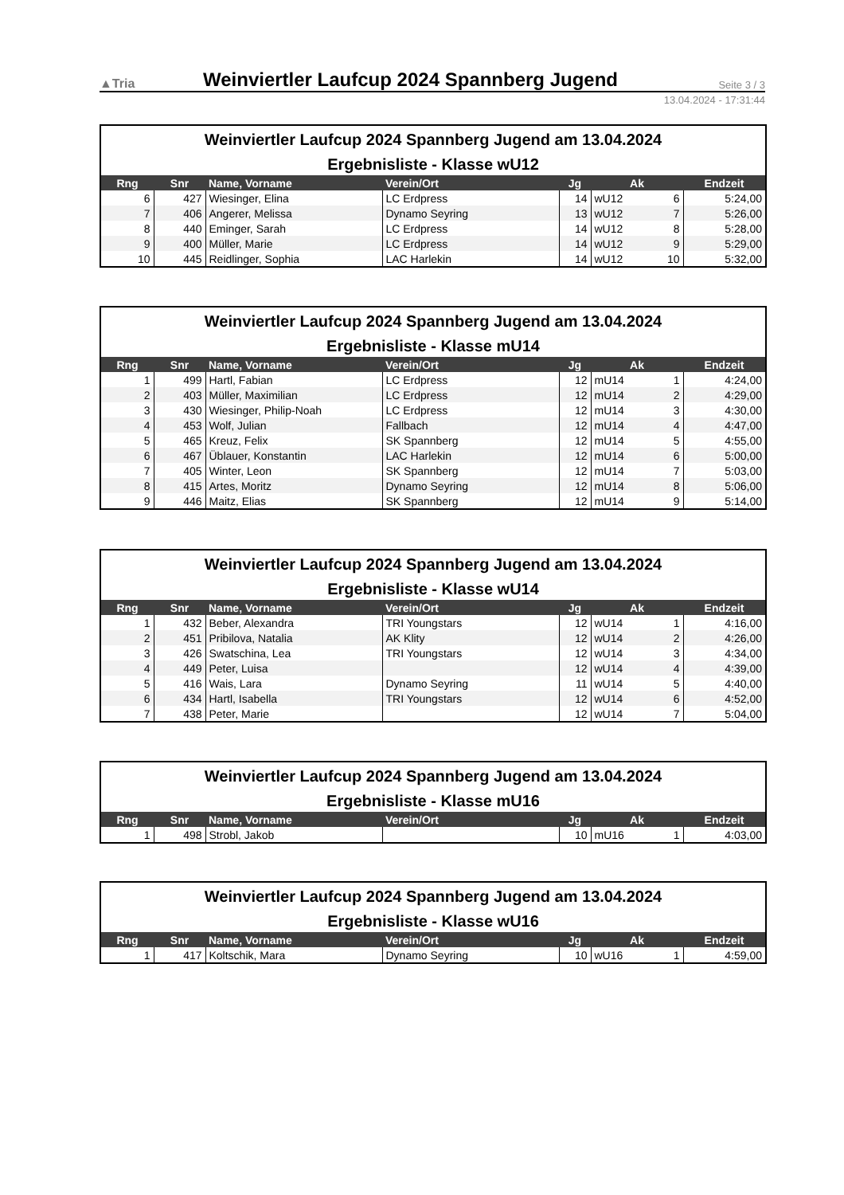▲Tria
Weinviertler Laufcup 2024 Spannberg Jugend
Seite 3 / 3
13.04.2024 - 17:31:44
Weinviertler Laufcup 2024 Spannberg Jugend am 13.04.2024
Ergebnisliste - Klasse wU12
| Rng | Snr | Name, Vorname | Verein/Ort | Jg | Ak | | Endzeit |
| --- | --- | --- | --- | --- | --- | --- | --- |
| 6 | 427 | Wiesinger, Elina | LC Erdpress | 14 | wU12 | 6 | 5:24,00 |
| 7 | 406 | Angerer, Melissa | Dynamo Seyring | 13 | wU12 | 7 | 5:26,00 |
| 8 | 440 | Eminger, Sarah | LC Erdpress | 14 | wU12 | 8 | 5:28,00 |
| 9 | 400 | Müller, Marie | LC Erdpress | 14 | wU12 | 9 | 5:29,00 |
| 10 | 445 | Reidlinger, Sophia | LAC Harlekin | 14 | wU12 | 10 | 5:32,00 |
Weinviertler Laufcup 2024 Spannberg Jugend am 13.04.2024
Ergebnisliste - Klasse mU14
| Rng | Snr | Name, Vorname | Verein/Ort | Jg | Ak | | Endzeit |
| --- | --- | --- | --- | --- | --- | --- | --- |
| 1 | 499 | Hartl, Fabian | LC Erdpress | 12 | mU14 | 1 | 4:24,00 |
| 2 | 403 | Müller, Maximilian | LC Erdpress | 12 | mU14 | 2 | 4:29,00 |
| 3 | 430 | Wiesinger, Philip-Noah | LC Erdpress | 12 | mU14 | 3 | 4:30,00 |
| 4 | 453 | Wolf, Julian | Fallbach | 12 | mU14 | 4 | 4:47,00 |
| 5 | 465 | Kreuz, Felix | SK Spannberg | 12 | mU14 | 5 | 4:55,00 |
| 6 | 467 | Üblauer, Konstantin | LAC Harlekin | 12 | mU14 | 6 | 5:00,00 |
| 7 | 405 | Winter, Leon | SK Spannberg | 12 | mU14 | 7 | 5:03,00 |
| 8 | 415 | Artes, Moritz | Dynamo Seyring | 12 | mU14 | 8 | 5:06,00 |
| 9 | 446 | Maitz, Elias | SK Spannberg | 12 | mU14 | 9 | 5:14,00 |
Weinviertler Laufcup 2024 Spannberg Jugend am 13.04.2024
Ergebnisliste - Klasse wU14
| Rng | Snr | Name, Vorname | Verein/Ort | Jg | Ak | | Endzeit |
| --- | --- | --- | --- | --- | --- | --- | --- |
| 1 | 432 | Beber, Alexandra | TRI Youngstars | 12 | wU14 | 1 | 4:16,00 |
| 2 | 451 | Pribilova, Natalia | AK Klity | 12 | wU14 | 2 | 4:26,00 |
| 3 | 426 | Swatschina, Lea | TRI Youngstars | 12 | wU14 | 3 | 4:34,00 |
| 4 | 449 | Peter, Luisa | | 12 | wU14 | 4 | 4:39,00 |
| 5 | 416 | Wais, Lara | Dynamo Seyring | 11 | wU14 | 5 | 4:40,00 |
| 6 | 434 | Hartl, Isabella | TRI Youngstars | 12 | wU14 | 6 | 4:52,00 |
| 7 | 438 | Peter, Marie | | 12 | wU14 | 7 | 5:04,00 |
Weinviertler Laufcup 2024 Spannberg Jugend am 13.04.2024
Ergebnisliste - Klasse mU16
| Rng | Snr | Name, Vorname | Verein/Ort | Jg | Ak | | Endzeit |
| --- | --- | --- | --- | --- | --- | --- | --- |
| 1 | 498 | Strobl, Jakob | | 10 | mU16 | 1 | 4:03,00 |
Weinviertler Laufcup 2024 Spannberg Jugend am 13.04.2024
Ergebnisliste - Klasse wU16
| Rng | Snr | Name, Vorname | Verein/Ort | Jg | Ak | | Endzeit |
| --- | --- | --- | --- | --- | --- | --- | --- |
| 1 | 417 | Koltschik, Mara | Dynamo Seyring | 10 | wU16 | 1 | 4:59,00 |